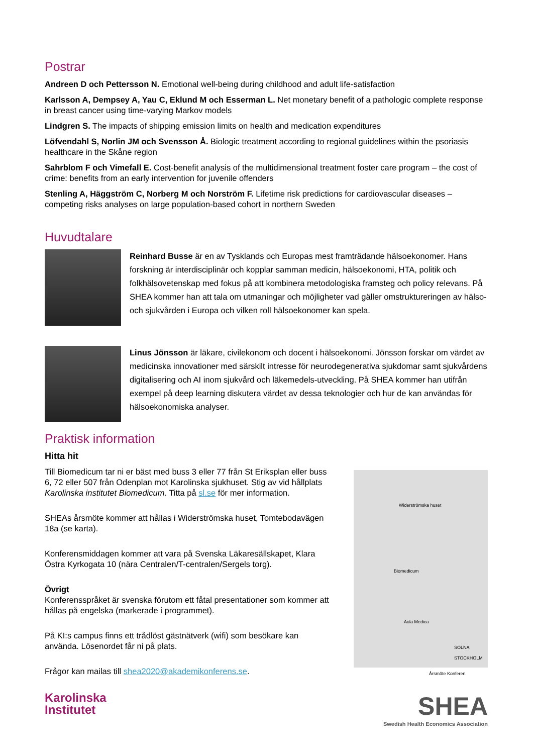Postrar
Andreen D och Pettersson N. Emotional well-being during childhood and adult life-satisfaction
Karlsson A, Dempsey A, Yau C, Eklund M och Esserman L. Net monetary benefit of a pathologic complete response in breast cancer using time-varying Markov models
Lindgren S. The impacts of shipping emission limits on health and medication expenditures
Löfvendahl S, Norlin JM och Svensson Å. Biologic treatment according to regional guidelines within the psoriasis healthcare in the Skåne region
Sahrblom F och Vimefall E. Cost-benefit analysis of the multidimensional treatment foster care program – the cost of crime: benefits from an early intervention for juvenile offenders
Stenling A, Häggström C, Norberg M och Norström F. Lifetime risk predictions for cardiovascular diseases – competing risks analyses on large population-based cohort in northern Sweden
Huvudtalare
Reinhard Busse är en av Tysklands och Europas mest framträdande hälsoekonomer. Hans forskning är interdisciplinär och kopplar samman medicin, hälsoekonomi, HTA, politik och folkhälsovetenskap med fokus på att kombinera metodologiska framsteg och policy relevans. På SHEA kommer han att tala om utmaningar och möjligheter vad gäller omstruktureringen av hälso- och sjukvården i Europa och vilken roll hälsoekonomer kan spela.
Linus Jönsson är läkare, civilekonom och docent i hälsoekonomi. Jönsson forskar om värdet av medicinska innovationer med särskilt intresse för neurodegenerativa sjukdomar samt sjukvårdens digitalisering och AI inom sjukvård och läkemedels-utveckling. På SHEA kommer han utifrån exempel på deep learning diskutera värdet av dessa teknologier och hur de kan användas för hälsoekonomiska analyser.
Praktisk information
Hitta hit
Till Biomedicum tar ni er bäst med buss 3 eller 77 från St Eriksplan eller buss 6, 72 eller 507 från Odenplan mot Karolinska sjukhuset. Stig av vid hållplats Karolinska institutet Biomedicum. Titta på sl.se för mer information.
SHEAs årsmöte kommer att hållas i Widerströmska huset, Tomtebodavägen 18a (se karta).
Konferensmiddagen kommer att vara på Svenska Läkaresällskapet, Klara Östra Kyrkogata 10 (nära Centralen/T-centralen/Sergels torg).
Övrigt
Konferensspråket är svenska förutom ett fåtal presentationer som kommer att hållas på engelska (markerade i programmet).
På KI:s campus finns ett trådlöst gästnätverk (wifi) som besökare kan använda. Lösenordet får ni på plats.
Frågor kan mailas till shea2020@akademikonferens.se.
Widerströmska huset
Biomedicum
Aula Medica
SOLNA STOCKHOLM
Årsmöte Konferen
Karolinska
Institutet
SHEA
Swedish Health Economics Association